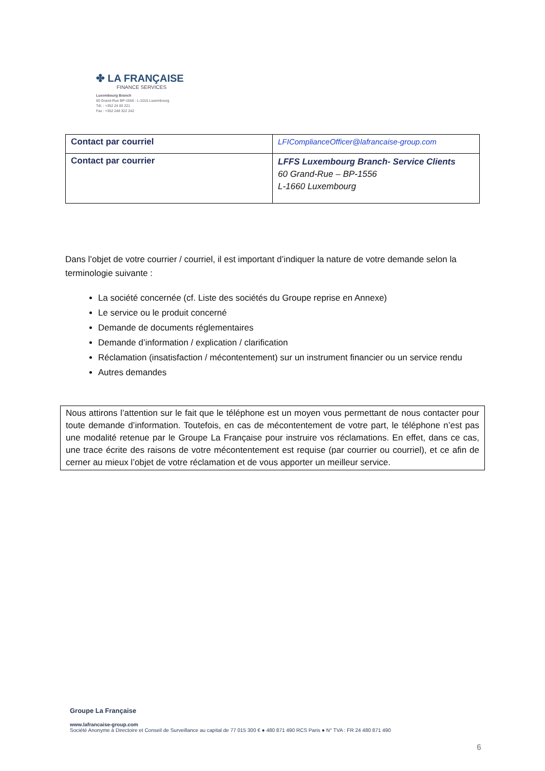✤ LA FRANÇAISE
FINANCE SERVICES
Luxembourg Branch
60 Grand-Rue BP-1556 - L-1015 Luxembourg
Tél. : +352 24 83 221
Fax : +352 248 322 242
| Contact par courriel | LFIComplianceOfficer@lafrancaise-group.com |
| Contact par courrier | LFFS Luxembourg Branch- Service Clients 60 Grand-Rue – BP-1556 L-1660 Luxembourg |
Dans l’objet de votre courrier / courriel, il est important d’indiquer la nature de votre demande selon la terminologie suivante :
La société concernée (cf. Liste des sociétés du Groupe reprise en Annexe)
Le service ou le produit concerné
Demande de documents réglementaires
Demande d’information / explication / clarification
Réclamation (insatisfaction / mécontentement) sur un instrument financier ou un service rendu
Autres demandes
Nous attirons l’attention sur le fait que le téléphone est un moyen vous permettant de nous contacter pour toute demande d’information. Toutefois, en cas de mécontentement de votre part, le téléphone n’est pas une modalité retenue par le Groupe La Française pour instruire vos réclamations. En effet, dans ce cas, une trace écrite des raisons de votre mécontentement est requise (par courrier ou courriel), et ce afin de cerner au mieux l’objet de votre réclamation et de vous apporter un meilleur service.
Groupe La Française
www.lafrancaise-group.com
Société Anonyme à Directoire et Conseil de Surveillance au capital de 77 015 300 € ● 480 871 490 RCS Paris ● N° TVA : FR 24 480 871 490
6